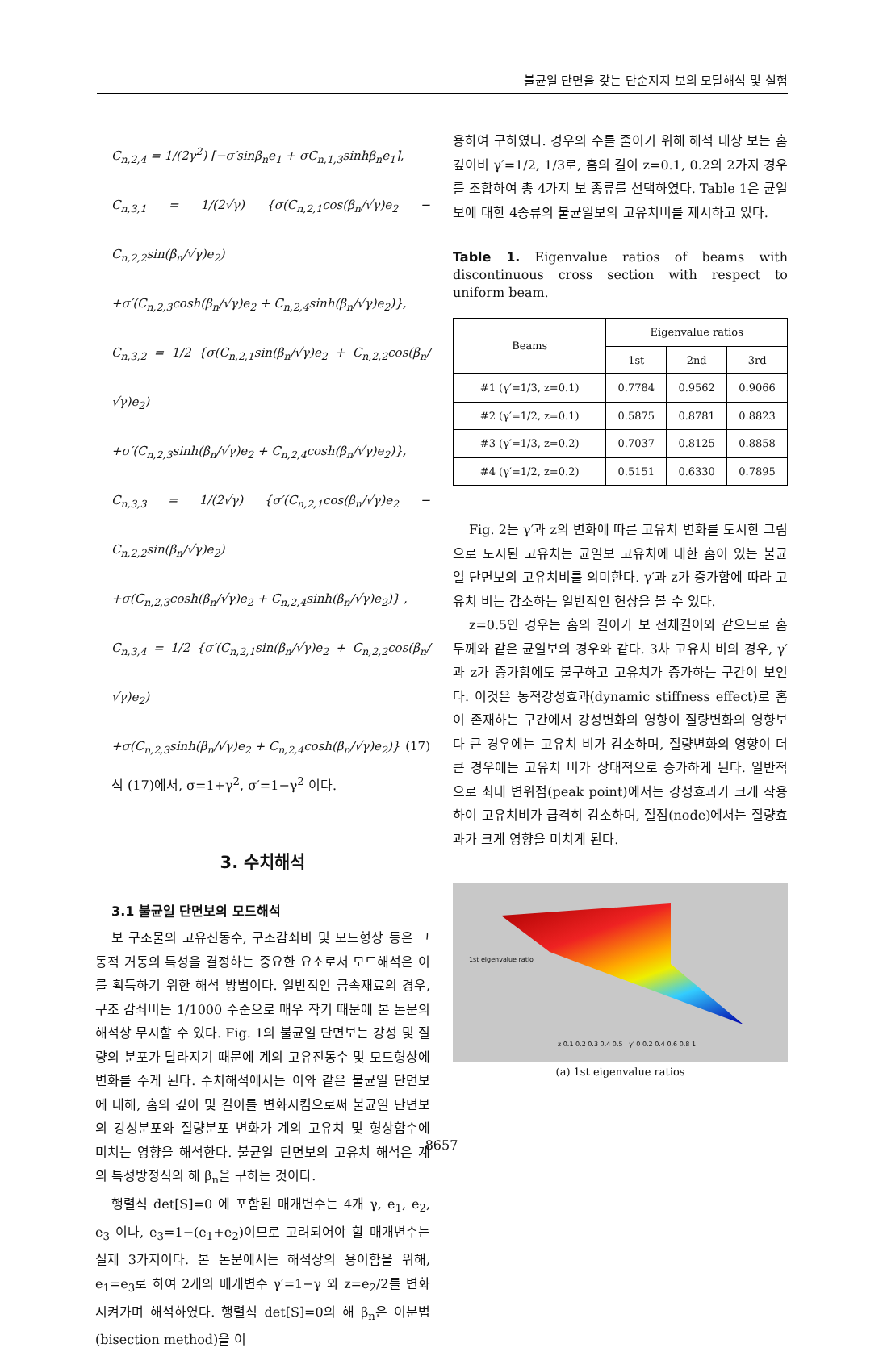불균일 단면을 갖는 단순지지 보의 모달해석 및 실험
C<sub>n,2,4</sub> = 1/(2γ<sup>2</sup>) [−σ′sinβ<sub>n</sub>e<sub>1</sub> + σC<sub>n,1,3</sub>sinhβ<sub>n</sub>e<sub>1</sub>],
C<sub>n,3,1</sub> = 1/(2√γ) {σ(C<sub>n,2,1</sub>cos(β<sub>n</sub>/√γ)e<sub>2</sub> − C<sub>n,2,2</sub>sin(β<sub>n</sub>/√γ)e<sub>2</sub>)
+σ′(C<sub>n,2,3</sub>cosh(β<sub>n</sub>/√γ)e<sub>2</sub> + C<sub>n,2,4</sub>sinh(β<sub>n</sub>/√γ)e<sub>2</sub>)},
C<sub>n,3,2</sub> = 1/2 {σ(C<sub>n,2,1</sub>sin(β<sub>n</sub>/√γ)e<sub>2</sub> + C<sub>n,2,2</sub>cos(β<sub>n</sub>/√γ)e<sub>2</sub>)
+σ′(C<sub>n,2,3</sub>sinh(β<sub>n</sub>/√γ)e<sub>2</sub> + C<sub>n,2,4</sub>cosh(β<sub>n</sub>/√γ)e<sub>2</sub>)},
C<sub>n,3,3</sub> = 1/(2√γ) {σ′(C<sub>n,2,1</sub>cos(β<sub>n</sub>/√γ)e<sub>2</sub> − C<sub>n,2,2</sub>sin(β<sub>n</sub>/√γ)e<sub>2</sub>)
+σ(C<sub>n,2,3</sub>cosh(β<sub>n</sub>/√γ)e<sub>2</sub> + C<sub>n,2,4</sub>sinh(β<sub>n</sub>/√γ)e<sub>2</sub>)} ,
C<sub>n,3,4</sub> = 1/2 {σ′(C<sub>n,2,1</sub>sin(β<sub>n</sub>/√γ)e<sub>2</sub> + C<sub>n,2,2</sub>cos(β<sub>n</sub>/√γ)e<sub>2</sub>)
+σ(C<sub>n,2,3</sub>sinh(β<sub>n</sub>/√γ)e<sub>2</sub> + C<sub>n,2,4</sub>cosh(β<sub>n</sub>/√γ)e<sub>2</sub>)} (17)
식 (17)에서, σ=1+γ<sup>2</sup>, σ′=1−γ<sup>2</sup> 이다.
3. 수치해석
3.1 불균일 단면보의 모드해석
보 구조물의 고유진동수, 구조감쇠비 및 모드형상 등은 그 동적 거동의 특성을 결정하는 중요한 요소로서 모드해석은 이를 획득하기 위한 해석 방법이다. 일반적인 금속재료의 경우, 구조 감쇠비는 1/1000 수준으로 매우 작기 때문에 본 논문의 해석상 무시할 수 있다. Fig. 1의 불균일 단면보는 강성 및 질량의 분포가 달라지기 때문에 계의 고유진동수 및 모드형상에 변화를 주게 된다. 수치해석에서는 이와 같은 불균일 단면보에 대해, 홈의 깊이 및 길이를 변화시킴으로써 불균일 단면보의 강성분포와 질량분포 변화가 계의 고유치 및 형상함수에 미치는 영향을 해석한다. 불균일 단면보의 고유치 해석은 계의 특성방정식의 해 β<sub>n</sub>을 구하는 것이다.
행렬식 det[S]=0 에 포함된 매개변수는 4개 γ, e<sub>1</sub>, e<sub>2</sub>, e<sub>3</sub> 이나, e<sub>3</sub>=1−(e<sub>1</sub>+e<sub>2</sub>)이므로 고려되어야 할 매개변수는 실제 3가지이다. 본 논문에서는 해석상의 용이함을 위해, e<sub>1</sub>=e<sub>3</sub>로 하여 2개의 매개변수 γ′=1−γ 와 z=e<sub>2</sub>/2를 변화시켜가며 해석하였다. 행렬식 det[S]=0의 해 β<sub>n</sub>은 이분법(bisection method)을 이
용하여 구하였다. 경우의 수를 줄이기 위해 해석 대상 보는 홈 깊이비 γ′=1/2, 1/3로, 홈의 길이 z=0.1, 0.2의 2가지 경우를 조합하여 총 4가지 보 종류를 선택하였다. Table 1은 균일보에 대한 4종류의 불균일보의 고유치비를 제시하고 있다.
Table 1. Eigenvalue ratios of beams with discontinuous cross section with respect to uniform beam.
| Beams | Eigenvalue ratios | | |
| --- | --- | --- | --- |
| | 1st | 2nd | 3rd |
| #1 (γ′=1/3, z=0.1) | 0.7784 | 0.9562 | 0.9066 |
| #2 (γ′=1/2, z=0.1) | 0.5875 | 0.8781 | 0.8823 |
| #3 (γ′=1/3, z=0.2) | 0.7037 | 0.8125 | 0.8858 |
| #4 (γ′=1/2, z=0.2) | 0.5151 | 0.6330 | 0.7895 |
Fig. 2는 γ′과 z의 변화에 따른 고유치 변화를 도시한 그림으로 도시된 고유치는 균일보 고유치에 대한 홈이 있는 불균일 단면보의 고유치비를 의미한다. γ′과 z가 증가함에 따라 고유치 비는 감소하는 일반적인 현상을 볼 수 있다.
z=0.5인 경우는 홈의 길이가 보 전체길이와 같으므로 홈 두께와 같은 균일보의 경우와 같다. 3차 고유치 비의 경우, γ′과 z가 증가함에도 불구하고 고유치가 증가하는 구간이 보인다. 이것은 동적강성효과(dynamic stiffness effect)로 홈이 존재하는 구간에서 강성변화의 영향이 질량변화의 영향보다 큰 경우에는 고유치 비가 감소하며, 질량변화의 영향이 더 큰 경우에는 고유치 비가 상대적으로 증가하게 된다. 일반적으로 최대 변위점(peak point)에서는 강성효과가 크게 작용하여 고유치비가 급격히 감소하며, 절점(node)에서는 질량효과가 크게 영향을 미치게 된다.
1st eigenvalue ratio
z 0.1 0.2 0.3 0.4 0.5 γ′ 0 0.2 0.4 0.6 0.8 1
(a) 1st eigenvalue ratios
8657